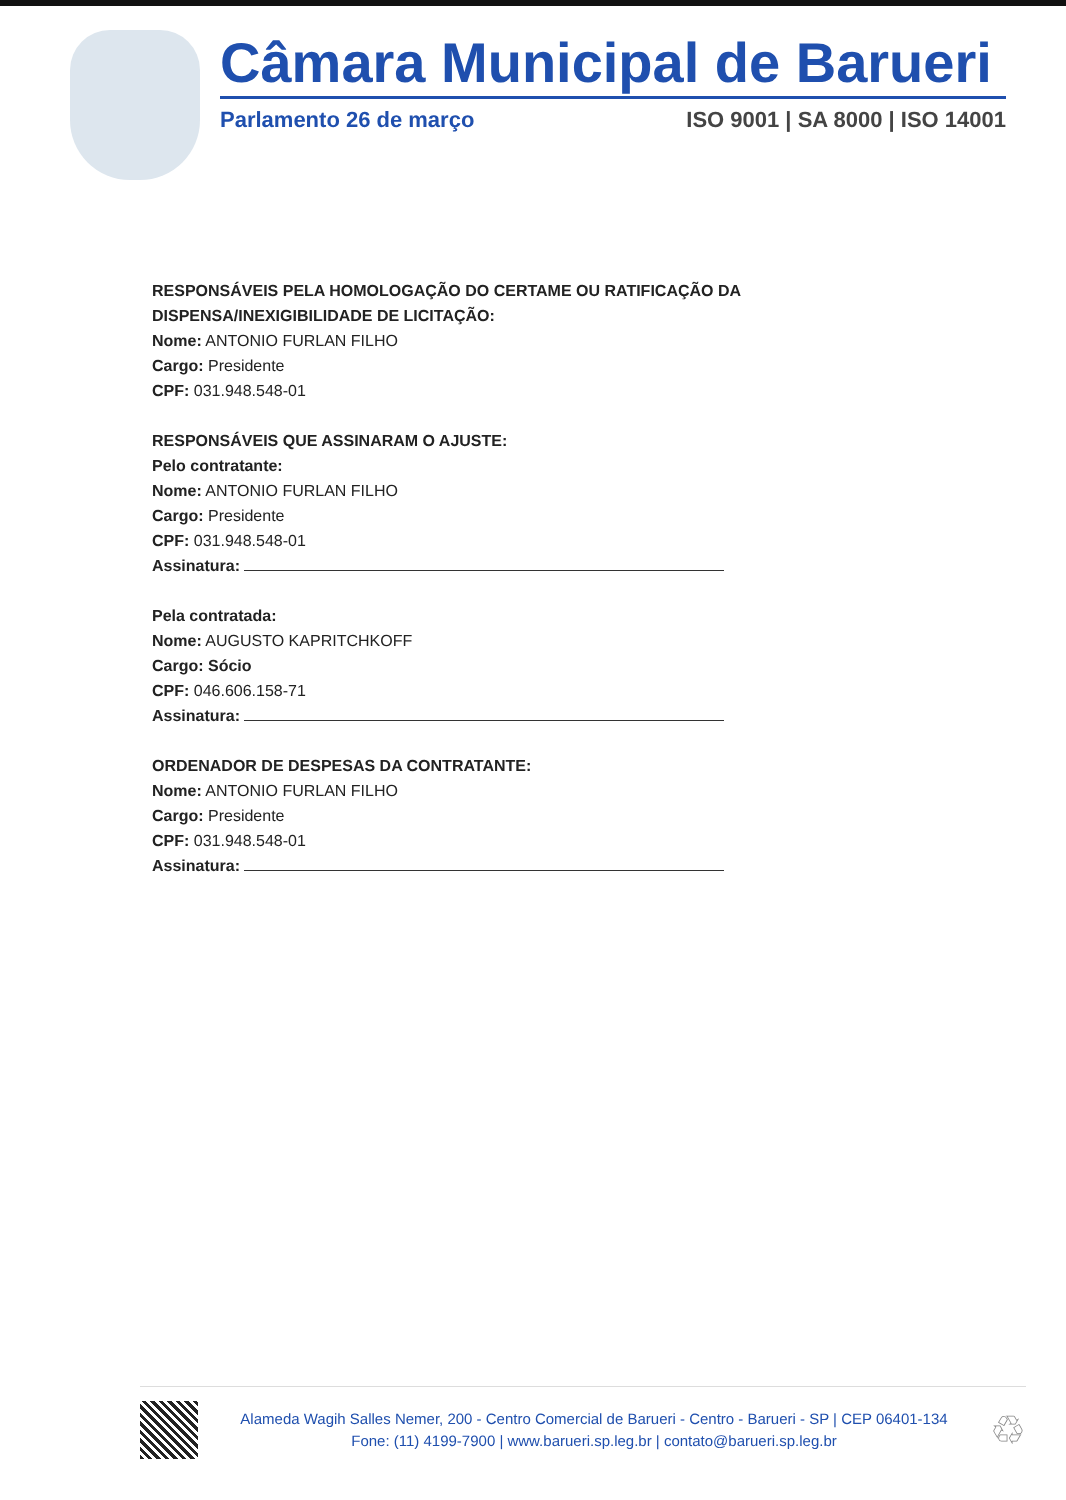Câmara Municipal de Barueri
Parlamento 26 de março ISO 9001 | SA 8000 | ISO 14001
RESPONSÁVEIS PELA HOMOLOGAÇÃO DO CERTAME OU RATIFICAÇÃO DA
DISPENSA/INEXIGIBILIDADE DE LICITAÇÃO:
Nome: ANTONIO FURLAN FILHO
Cargo: Presidente
CPF: 031.948.548-01
RESPONSÁVEIS QUE ASSINARAM O AJUSTE:
Pelo contratante:
Nome: ANTONIO FURLAN FILHO
Cargo: Presidente
CPF: 031.948.548-01
Assinatura:
Pela contratada:
Nome: AUGUSTO KAPRITCHKOFF
Cargo: Sócio
CPF: 046.606.158-71
Assinatura:
ORDENADOR DE DESPESAS DA CONTRATANTE:
Nome: ANTONIO FURLAN FILHO
Cargo: Presidente
CPF: 031.948.548-01
Assinatura:
Alameda Wagih Salles Nemer, 200 - Centro Comercial de Barueri - Centro - Barueri - SP | CEP 06401-134
Fone: (11) 4199-7900 | www.barueri.sp.leg.br | contato@barueri.sp.leg.br
♲